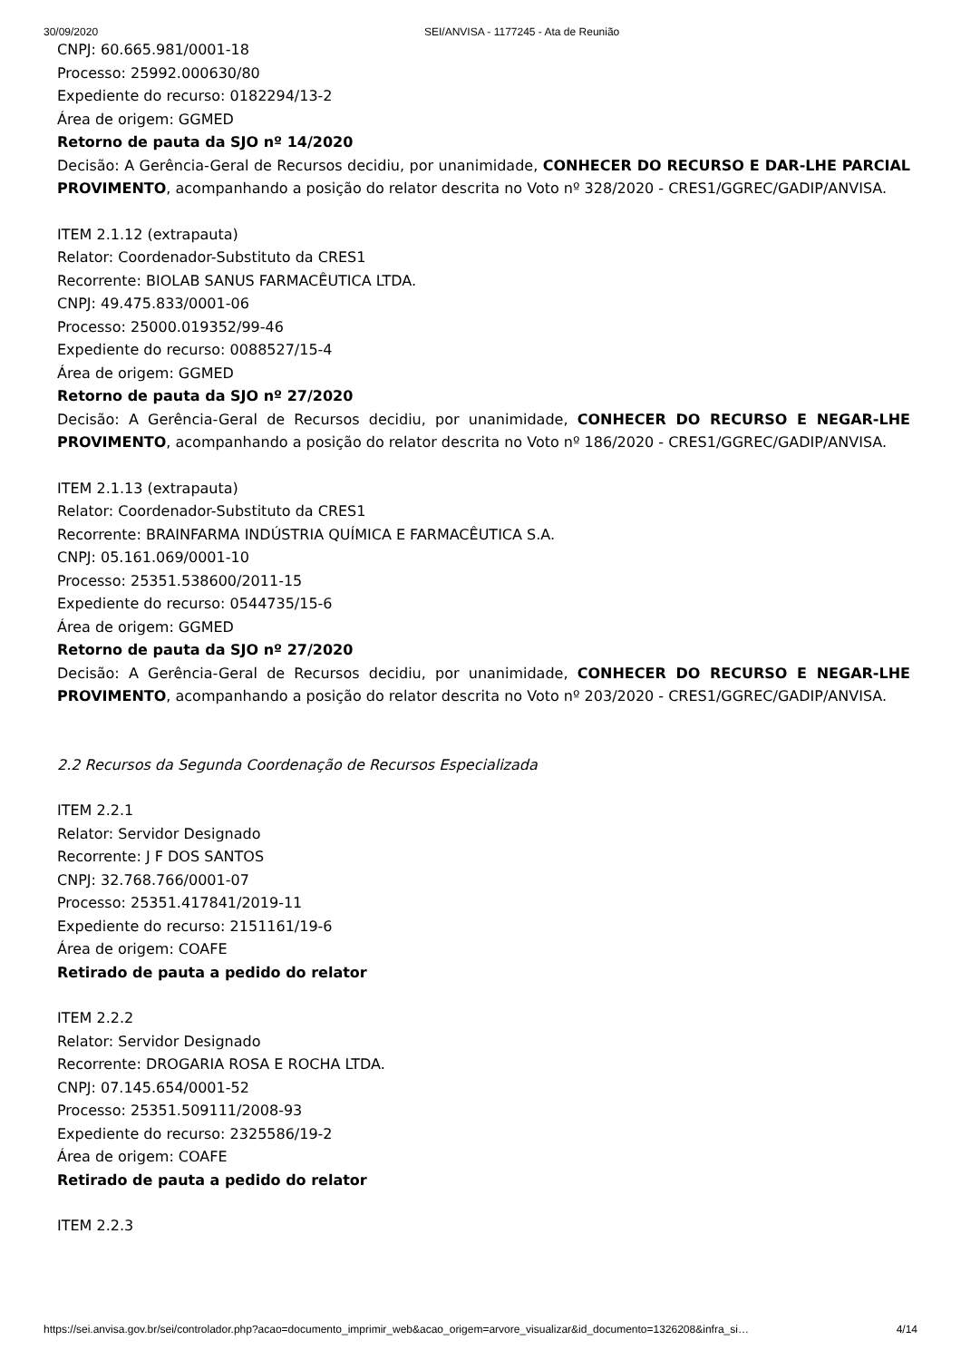30/09/2020 SEI/ANVISA - 1177245 - Ata de Reunião
CNPJ: 60.665.981/0001-18
Processo: 25992.000630/80
Expediente do recurso: 0182294/13-2
Área de origem: GGMED
Retorno de pauta da SJO nº 14/2020
Decisão: A Gerência-Geral de Recursos decidiu, por unanimidade, CONHECER DO RECURSO E DAR-LHE PARCIAL PROVIMENTO, acompanhando a posição do relator descrita no Voto nº 328/2020 - CRES1/GGREC/GADIP/ANVISA.
ITEM 2.1.12 (extrapauta)
Relator: Coordenador-Substituto da CRES1
Recorrente: BIOLAB SANUS FARMACÊUTICA LTDA.
CNPJ: 49.475.833/0001-06
Processo: 25000.019352/99-46
Expediente do recurso: 0088527/15-4
Área de origem: GGMED
Retorno de pauta da SJO nº 27/2020
Decisão: A Gerência-Geral de Recursos decidiu, por unanimidade, CONHECER DO RECURSO E NEGAR-LHE PROVIMENTO, acompanhando a posição do relator descrita no Voto nº 186/2020 - CRES1/GGREC/GADIP/ANVISA.
ITEM 2.1.13 (extrapauta)
Relator: Coordenador-Substituto da CRES1
Recorrente: BRAINFARMA INDÚSTRIA QUÍMICA E FARMACÊUTICA S.A.
CNPJ: 05.161.069/0001-10
Processo: 25351.538600/2011-15
Expediente do recurso: 0544735/15-6
Área de origem: GGMED
Retorno de pauta da SJO nº 27/2020
Decisão: A Gerência-Geral de Recursos decidiu, por unanimidade, CONHECER DO RECURSO E NEGAR-LHE PROVIMENTO, acompanhando a posição do relator descrita no Voto nº 203/2020 - CRES1/GGREC/GADIP/ANVISA.
2.2 Recursos da Segunda Coordenação de Recursos Especializada
ITEM 2.2.1
Relator: Servidor Designado
Recorrente: J F DOS SANTOS
CNPJ: 32.768.766/0001-07
Processo: 25351.417841/2019-11
Expediente do recurso: 2151161/19-6
Área de origem: COAFE
Retirado de pauta a pedido do relator
ITEM 2.2.2
Relator: Servidor Designado
Recorrente: DROGARIA ROSA E ROCHA LTDA.
CNPJ: 07.145.654/0001-52
Processo: 25351.509111/2008-93
Expediente do recurso: 2325586/19-2
Área de origem: COAFE
Retirado de pauta a pedido do relator
ITEM 2.2.3
https://sei.anvisa.gov.br/sei/controlador.php?acao=documento_imprimir_web&acao_origem=arvore_visualizar&id_documento=1326208&infra_si… 4/14